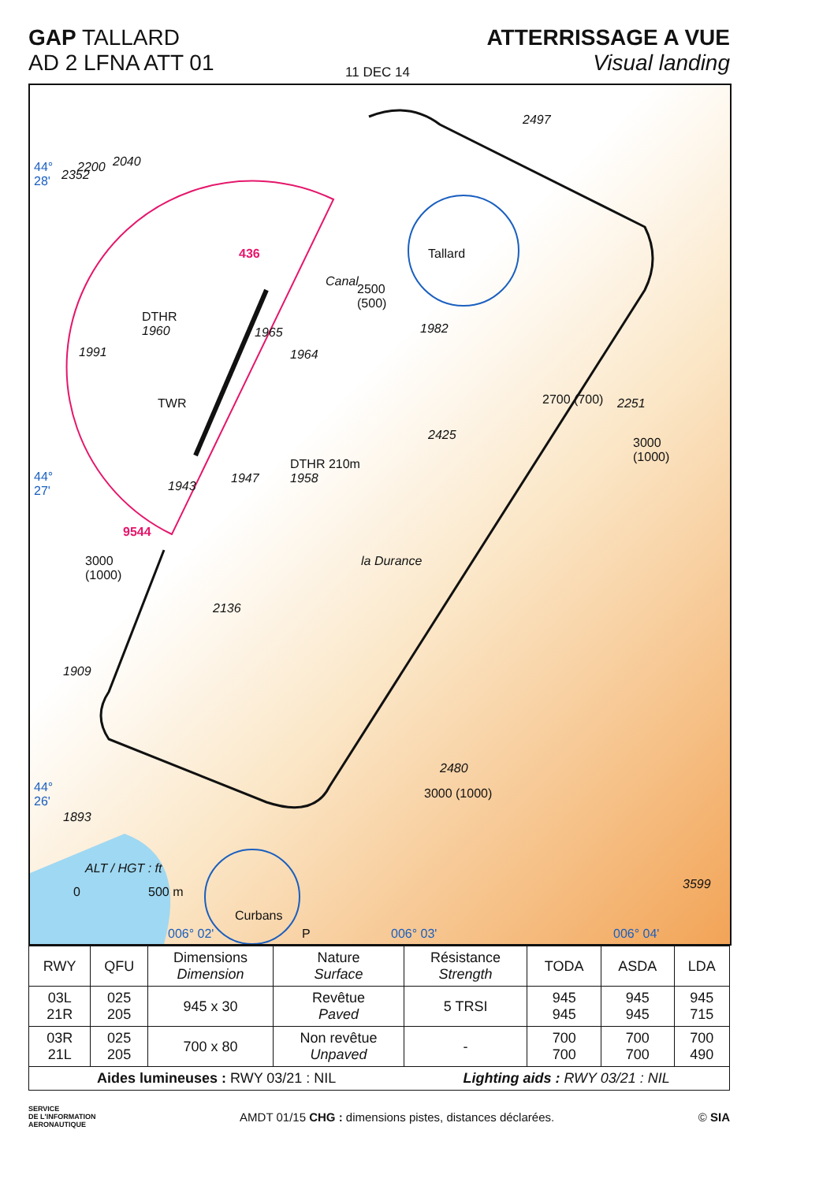GAP TALLARD
AD 2 LFNA ATT 01
ATTERRISSAGE A VUE
Visual landing
11 DEC 14
2200 2040
2352
2497
Tallard 436
DTHR
1960
1991
TWR
1965
1964
1982
Canal
2500
(500)
2425
2251 2700 (700)
DTHR 210m
1958 1947
1943
3000
(1000)
9544
3000
(1000)
2136
la Durance
1909
2480
3000 (1000)
1893
ALT / HGT : ft
0 500 m
Curbans
3599
P 006° 02' 006° 03' 006° 04'
44°
28'
44°
27'
44°
26'
| RWY | QFU | Dimensions Dimension | Nature Surface | Résistance Strength | TODA | ASDA | LDA |
| --- | --- | --- | --- | --- | --- | --- | --- |
| 03L 21R | 025 205 | 945 x 30 | Revêtue Paved | 5 TRSI | 945 945 | 945 945 | 945 715 |
| 03R 21L | 025 205 | 700 x 80 | Non revêtue Unpaved | - | 700 700 | 700 700 | 700 490 |
| Aides lumineuses : RWY 03/21 : NIL | | | | Lighting aids : RWY 03/21 : NIL | | | |
SERVICE
DE L'INFORMATION
AERONAUTIQUE
AMDT 01/15 CHG : dimensions pistes, distances déclarées.
© SIA